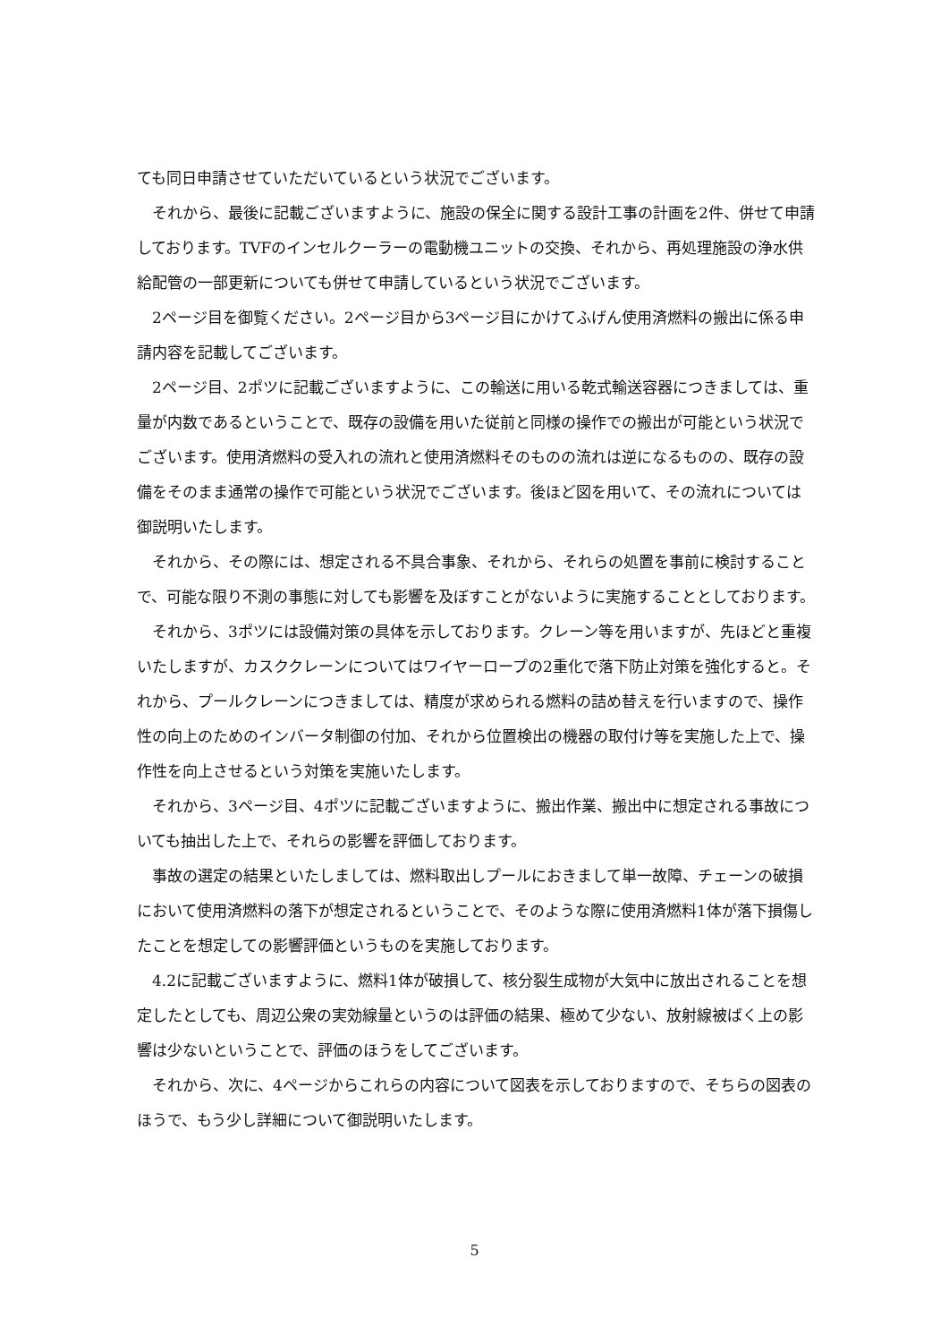ても同日申請させていただいているという状況でございます。
それから、最後に記載ございますように、施設の保全に関する設計工事の計画を2件、併せて申請しております。TVFのインセルクーラーの電動機ユニットの交換、それから、再処理施設の浄水供給配管の一部更新についても併せて申請しているという状況でございます。
2ページ目を御覧ください。2ページ目から3ページ目にかけてふげん使用済燃料の搬出に係る申請内容を記載してございます。
2ページ目、2ポツに記載ございますように、この輸送に用いる乾式輸送容器につきましては、重量が内数であるということで、既存の設備を用いた従前と同様の操作での搬出が可能という状況でございます。使用済燃料の受入れの流れと使用済燃料そのものの流れは逆になるものの、既存の設備をそのまま通常の操作で可能という状況でございます。後ほど図を用いて、その流れについては御説明いたします。
それから、その際には、想定される不具合事象、それから、それらの処置を事前に検討することで、可能な限り不測の事態に対しても影響を及ぼすことがないように実施することとしております。
それから、3ポツには設備対策の具体を示しております。クレーン等を用いますが、先ほどと重複いたしますが、カスククレーンについてはワイヤーロープの2重化で落下防止対策を強化すると。それから、プールクレーンにつきましては、精度が求められる燃料の詰め替えを行いますので、操作性の向上のためのインバータ制御の付加、それから位置検出の機器の取付け等を実施した上で、操作性を向上させるという対策を実施いたします。
それから、3ページ目、4ポツに記載ございますように、搬出作業、搬出中に想定される事故についても抽出した上で、それらの影響を評価しております。
事故の選定の結果といたしましては、燃料取出しプールにおきまして単一故障、チェーンの破損において使用済燃料の落下が想定されるということで、そのような際に使用済燃料1体が落下損傷したことを想定しての影響評価というものを実施しております。
4.2に記載ございますように、燃料1体が破損して、核分裂生成物が大気中に放出されることを想定したとしても、周辺公衆の実効線量というのは評価の結果、極めて少ない、放射線被ばく上の影響は少ないということで、評価のほうをしてございます。
それから、次に、4ページからこれらの内容について図表を示しておりますので、そちらの図表のほうで、もう少し詳細について御説明いたします。
5